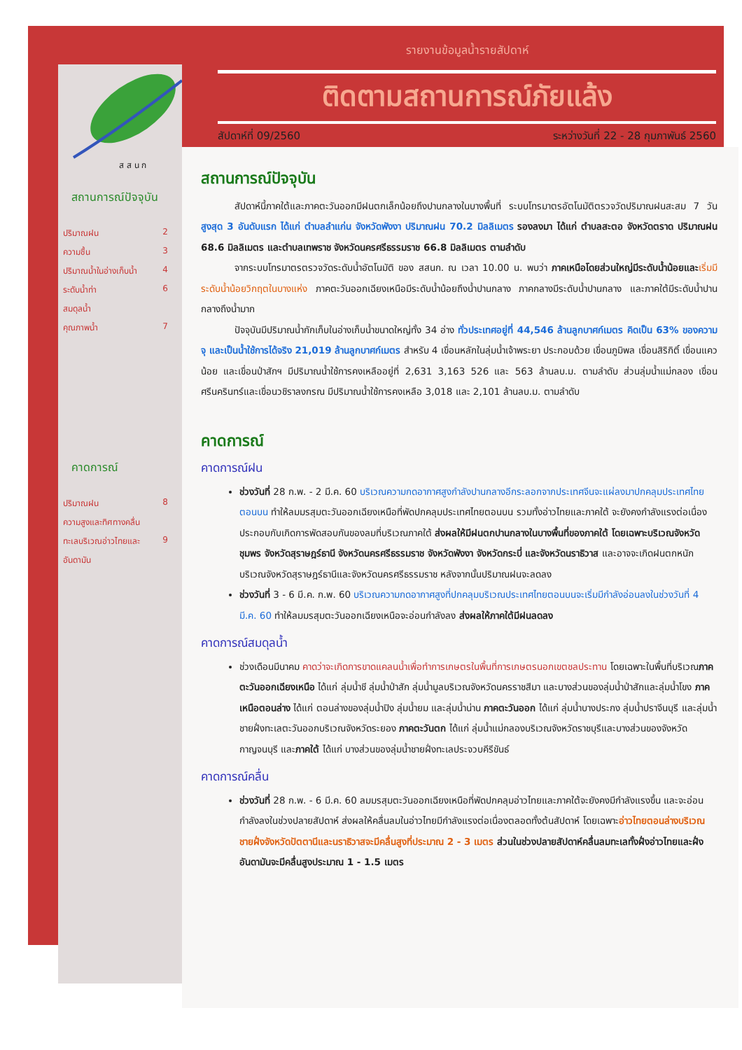ส ส น ก
รายงานข้อมูลน้ำรายสัปดาห์
ติดตามสถานการณ์ภัยแล้ง
สัปดาห์ที่ 09/2560 ระหว่างวันที่ 22 - 28 กุมภาพันธ์ 2560
สถานการณ์ปัจจุบัน
ปริมาณฝน 2
ความชื้น 3
ปริมาณน้ำในอ่างเก็บน้ำ 4
ระดับน้ำท่า 6
สมดุลน้ำ
คุณภาพน้ำ 7
คาดการณ์
ปริมาณฝน 8
ความสูงและทิศทางคลื่น
ทะเลบริเวณอ่าวไทยและ 9
อันดามัน
สถานการณ์ปัจจุบัน
สัปดาห์นี้ภาคใต้และภาคตะวันออกมีฝนตกเล็กน้อยถึงปานกลางในบางพื้นที่ ระบบโทรมาตรอัตโนมัติตรวจวัดปริมาณฝนสะสม 7 วัน สูงสุด 3 อันดับแรก ได้แก่ ตำบลลำแก่น จังหวัดพังงา ปริมาณฝน 70.2 มิลลิเมตร รองลงมา ได้แก่ ตำบลสะตอ จังหวัดตราด ปริมาณฝน 68.6 มิลลิเมตร และตำบลเทพราช จังหวัดนครศรีธรรมราช 66.8 มิลลิเมตร ตามลำดับ
จากระบบโทรมาตรตรวจวัดระดับน้ำอัตโนมัติ ของ สสนก. ณ เวลา 10.00 น. พบว่า ภาคเหนือโดยส่วนใหญ่มีระดับน้ำน้อยและ เริ่มมีระดับน้ำน้อยวิกฤตในบางแห่ง ภาคตะวันออกเฉียงเหนือมีระดับน้ำน้อยถึงน้ำปานกลาง ภาคกลางมีระดับน้ำปานกลาง และภาคใต้มีระดับน้ำปานกลางถึงน้ำมาก
ปัจจุบันมีปริมาณน้ำกักเก็บในอ่างเก็บน้ำขนาดใหญ่ทั้ง 34 อ่าง ทั่วประเทศอยู่ที่ 44,546 ล้านลูกบาศก์เมตร คิดเป็น 63% ของความจุ และเป็นน้ำใช้การได้จริง 21,019 ล้านลูกบาศก์เมตร สำหรับ 4 เขื่อนหลักในลุ่มน้ำเจ้าพระยา ประกอบด้วย เขื่อนภูมิพล เขื่อนสิริกิติ์ เขื่อนแควน้อย และเขื่อนป่าสักฯ มีปริมาณน้ำใช้การคงเหลืออยู่ที่ 2,631 3,163 526 และ 563 ล้านลบ.ม. ตามลำดับ ส่วนลุ่มน้ำแม่กลอง เขื่อนศรีนครินทร์และเขื่อนวชิราลงกรณ มีปริมาณน้ำใช้การคงเหลือ 3,018 และ 2,101 ล้านลบ.ม. ตามลำดับ
คาดการณ์
คาดการณ์ฝน
ช่วงวันที่ 28 ก.พ. - 2 มี.ค. 60 บริเวณความกดอากาศสูงกำลังปานกลางอีกระลอกจากประเทศจีนจะแผ่ลงมาปกคลุมประเทศไทยตอนบน ทำให้ลมมรสุมตะวันออกเฉียงเหนือที่พัดปกคลุมประเทศไทยตอนบน รวมทั้งอ่าวไทยและภาคใต้ จะยังคงกำลังแรงต่อเนื่อง ประกอบกับเกิดการพัดสอบกันของลมที่บริเวณภาคใต้ ส่งผลให้มีฝนตกปานกลางในบางพื้นที่ของภาคใต้ โดยเฉพาะบริเวณจังหวัดชุมพร จังหวัดสุราษฎร์ธานี จังหวัดนครศรีธรรมราช จังหวัดพังงา จังหวัดกระบี่ และจังหวัดนราธิวาส และอาจจะเกิดฝนตกหนักบริเวณจังหวัดสุราษฎร์ธานีและจังหวัดนครศรีธรรมราช หลังจากนั้นปริมาณฝนจะลดลง
ช่วงวันที่ 3 - 6 มี.ค. ก.พ. 60 บริเวณความกดอากาศสูงที่ปกคลุมบริเวณประเทศไทยตอนบนจะเริ่มมีกำลังอ่อนลงในช่วงวันที่ 4 มี.ค. 60 ทำให้ลมมรสุมตะวันออกเฉียงเหนือจะอ่อนกำลังลง ส่งผลให้ภาคใต้มีฝนลดลง
คาดการณ์สมดุลน้ำ
ช่วงเดือนมีนาคม คาดว่าจะเกิดการขาดแคลนน้ำเพื่อทำการเกษตรในพื้นที่การเกษตรนอกเขตชลประทาน โดยเฉพาะในพื้นที่บริเวณภาคตะวันออกเฉียงเหนือ ได้แก่ ลุ่มน้ำชี ลุ่มน้ำป่าสัก ลุ่มน้ำมูลบริเวณจังหวัดนครราชสีมา และบางส่วนของลุ่มน้ำป่าสักและลุ่มน้ำโขง ภาคเหนือตอนล่าง ได้แก่ ตอนล่างของลุ่มน้ำปิง ลุ่มน้ำยม และลุ่มน้ำน่าน ภาคตะวันออก ได้แก่ ลุ่มน้ำบางประกง ลุ่มน้ำปราจีนบุรี และลุ่มน้ำชายฝั่งทะเลตะวันออกบริเวณจังหวัดระยอง ภาคตะวันตก ได้แก่ ลุ่มน้ำแม่กลองบริเวณจังหวัดราชบุรีและบางส่วนของจังหวัดกาญจนบุรี และภาคใต้ ได้แก่ บางส่วนของลุ่มน้ำชายฝั่งทะเลประจวบคีรีขันธ์
คาดการณ์คลื่น
ช่วงวันที่ 28 ก.พ. - 6 มี.ค. 60 ลมมรสุมตะวันออกเฉียงเหนือที่พัดปกคลุมอ่าวไทยและภาคใต้จะยังคงมีกำลังแรงขึ้น และจะอ่อนกำลังลงในช่วงปลายสัปดาห์ ส่งผลให้คลื่นลมในอ่าวไทยมีกำลังแรงต่อเนื่องตลอดทั้งต้นสัปดาห์ โดยเฉพาะอ่าวไทยตอนล่างบริเวณชายฝั่งจังหวัดปัตตานีและนราธิวาสจะมีคลื่นสูงที่ประมาณ 2 - 3 เมตร ส่วนในช่วงปลายสัปดาห์คลื่นลมทะเลทั้งฝั่งอ่าวไทยและฝั่งอันดามันจะมีคลื่นสูงประมาณ 1 - 1.5 เมตร